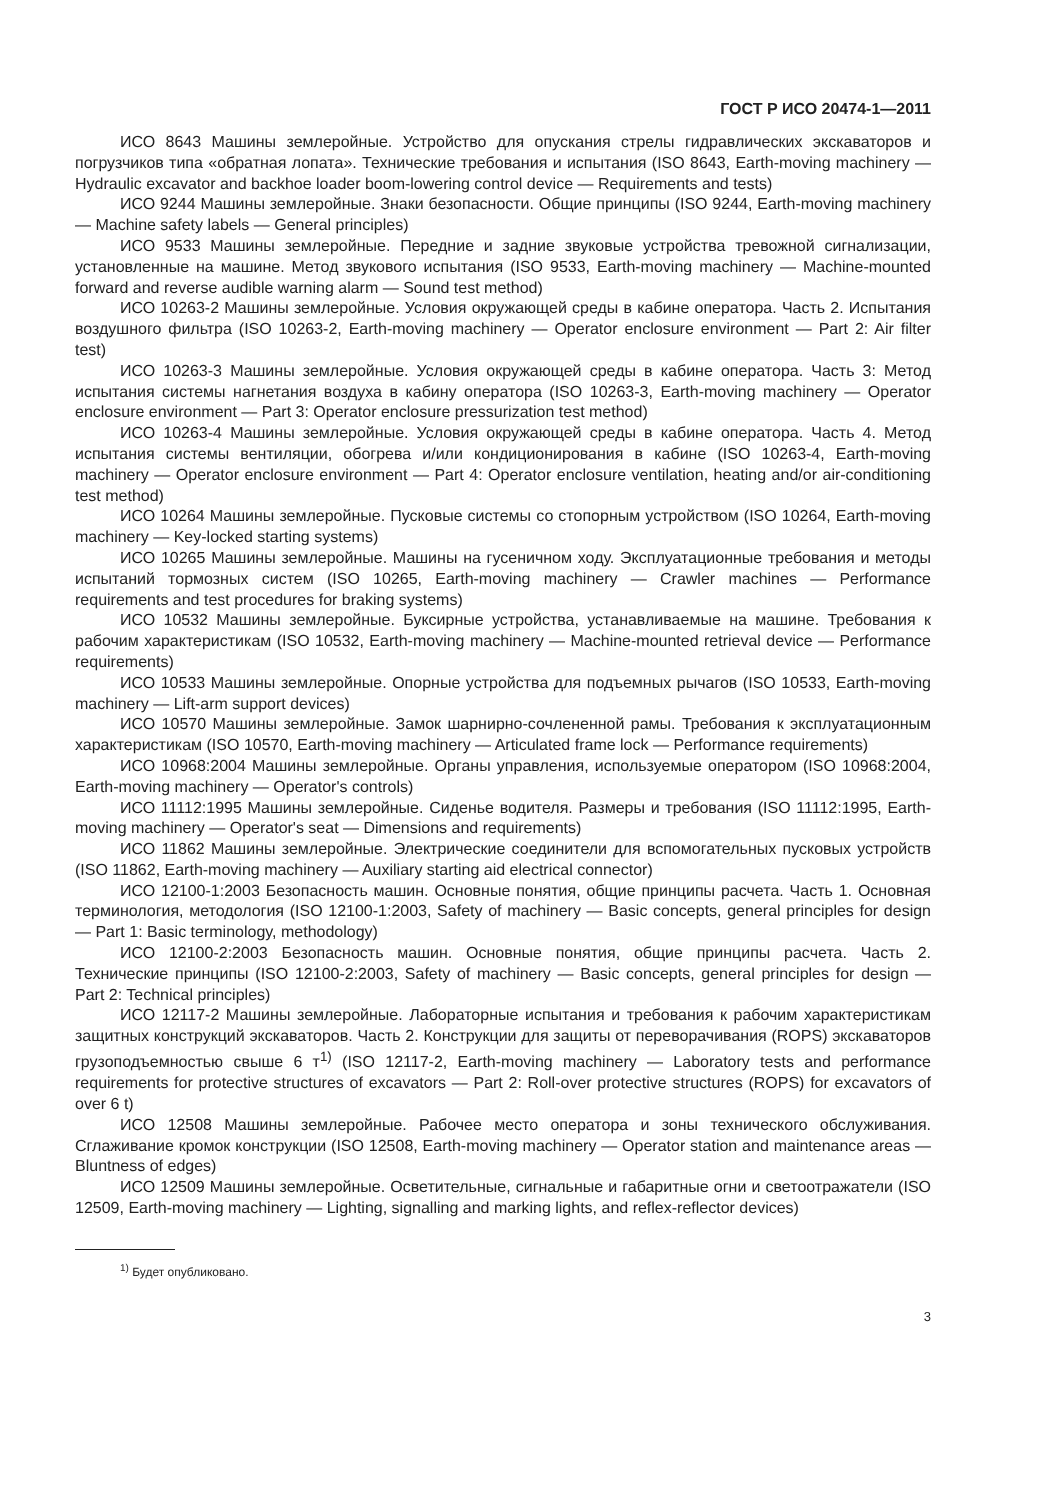ГОСТ Р ИСО 20474-1—2011
ИСО 8643 Машины землеройные. Устройство для опускания стрелы гидравлических экскаваторов и погрузчиков типа «обратная лопата». Технические требования и испытания (ISO 8643, Earth-moving machinery — Hydraulic excavator and backhoe loader boom-lowering control device — Requirements and tests)
ИСО 9244 Машины землеройные. Знаки безопасности. Общие принципы (ISO 9244, Earth-moving machinery — Machine safety labels — General principles)
ИСО 9533 Машины землеройные. Передние и задние звуковые устройства тревожной сигнализации, установленные на машине. Метод звукового испытания (ISO 9533, Earth-moving machinery — Machine-mounted forward and reverse audible warning alarm — Sound test method)
ИСО 10263-2 Машины землеройные. Условия окружающей среды в кабине оператора. Часть 2. Испытания воздушного фильтра (ISO 10263-2, Earth-moving machinery — Operator enclosure environment — Part 2: Air filter test)
ИСО 10263-3 Машины землеройные. Условия окружающей среды в кабине оператора. Часть 3: Метод испытания системы нагнетания воздуха в кабину оператора (ISO 10263-3, Earth-moving machinery — Operator enclosure environment — Part 3: Operator enclosure pressurization test method)
ИСО 10263-4 Машины землеройные. Условия окружающей среды в кабине оператора. Часть 4. Метод испытания системы вентиляции, обогрева и/или кондиционирования в кабине (ISO 10263-4, Earth-moving machinery — Operator enclosure environment — Part 4: Operator enclosure ventilation, heating and/or air-conditioning test method)
ИСО 10264 Машины землеройные. Пусковые системы со стопорным устройством (ISO 10264, Earth-moving machinery — Key-locked starting systems)
ИСО 10265 Машины землеройные. Машины на гусеничном ходу. Эксплуатационные требования и методы испытаний тормозных систем (ISO 10265, Earth-moving machinery — Crawler machines — Performance requirements and test procedures for braking systems)
ИСО 10532 Машины землеройные. Буксирные устройства, устанавливаемые на машине. Требования к рабочим характеристикам (ISO 10532, Earth-moving machinery — Machine-mounted retrieval device — Performance requirements)
ИСО 10533 Машины землеройные. Опорные устройства для подъемных рычагов (ISO 10533, Earth-moving machinery — Lift-arm support devices)
ИСО 10570 Машины землеройные. Замок шарнирно-сочлененной рамы. Требования к эксплуатационным характеристикам (ISO 10570, Earth-moving machinery — Articulated frame lock — Performance requirements)
ИСО 10968:2004 Машины землеройные. Органы управления, используемые оператором (ISO 10968:2004, Earth-moving machinery — Operator's controls)
ИСО 11112:1995 Машины землеройные. Сиденье водителя. Размеры и требования (ISO 11112:1995, Earth-moving machinery — Operator's seat — Dimensions and requirements)
ИСО 11862 Машины землеройные. Электрические соединители для вспомогательных пусковых устройств (ISO 11862, Earth-moving machinery — Auxiliary starting aid electrical connector)
ИСО 12100-1:2003 Безопасность машин. Основные понятия, общие принципы расчета. Часть 1. Основная терминология, методология (ISO 12100-1:2003, Safety of machinery — Basic concepts, general principles for design — Part 1: Basic terminology, methodology)
ИСО 12100-2:2003 Безопасность машин. Основные понятия, общие принципы расчета. Часть 2. Технические принципы (ISO 12100-2:2003, Safety of machinery — Basic concepts, general principles for design — Part 2: Technical principles)
ИСО 12117-2 Машины землеройные. Лабораторные испытания и требования к рабочим характеристикам защитных конструкций экскаваторов. Часть 2. Конструкции для защиты от переворачивания (ROPS) экскаваторов грузоподъемностью свыше 6 т<sup>1)</sup> (ISO 12117-2, Earth-moving machinery — Laboratory tests and performance requirements for protective structures of excavators — Part 2: Roll-over protective structures (ROPS) for excavators of over 6 t)
ИСО 12508 Машины землеройные. Рабочее место оператора и зоны технического обслуживания. Сглаживание кромок конструкции (ISO 12508, Earth-moving machinery — Operator station and maintenance areas — Bluntness of edges)
ИСО 12509 Машины землеройные. Осветительные, сигнальные и габаритные огни и светоотражатели (ISO 12509, Earth-moving machinery — Lighting, signalling and marking lights, and reflex-reflector devices)
<sup>1)</sup> Будет опубликовано.
3